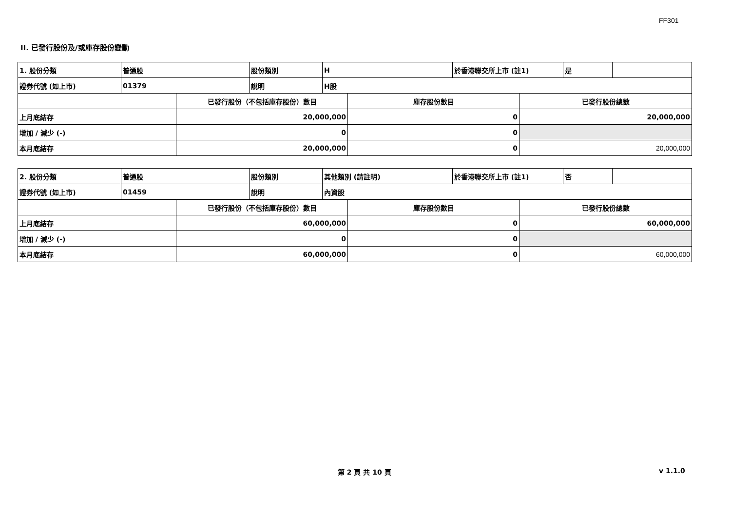FF301
II. 已發行股份及/或庫存股份變動
| 1. 股份分類 | 普通股 | 股份類別 | H | 於香港聯交所上市 (註1) | 是 | |
| 證券代號 (如上市) | 01379 | 說明 | H股 | | | |
| | 已發行股份（不包括庫存股份）數目 | 庫存股份數目 | 已發行股份總數 |
| 上月底結存 | 20,000,000 | 0 | 20,000,000 |
| 增加 / 減少 (-) | 0 | 0 | |
| 本月底結存 | 20,000,000 | 0 | 20,000,000 |
| 2. 股份分類 | 普通股 | 股份類別 | 其他類別 (請註明) | 於香港聯交所上市 (註1) | 否 | |
| 證券代號 (如上市) | 01459 | 說明 | 內資股 | | | |
| | 已發行股份（不包括庫存股份）數目 | 庫存股份數目 | 已發行股份總數 |
| 上月底結存 | 60,000,000 | 0 | 60,000,000 |
| 增加 / 減少 (-) | 0 | 0 | |
| 本月底結存 | 60,000,000 | 0 | 60,000,000 |
第 2 頁 共 10 頁 v 1.1.0